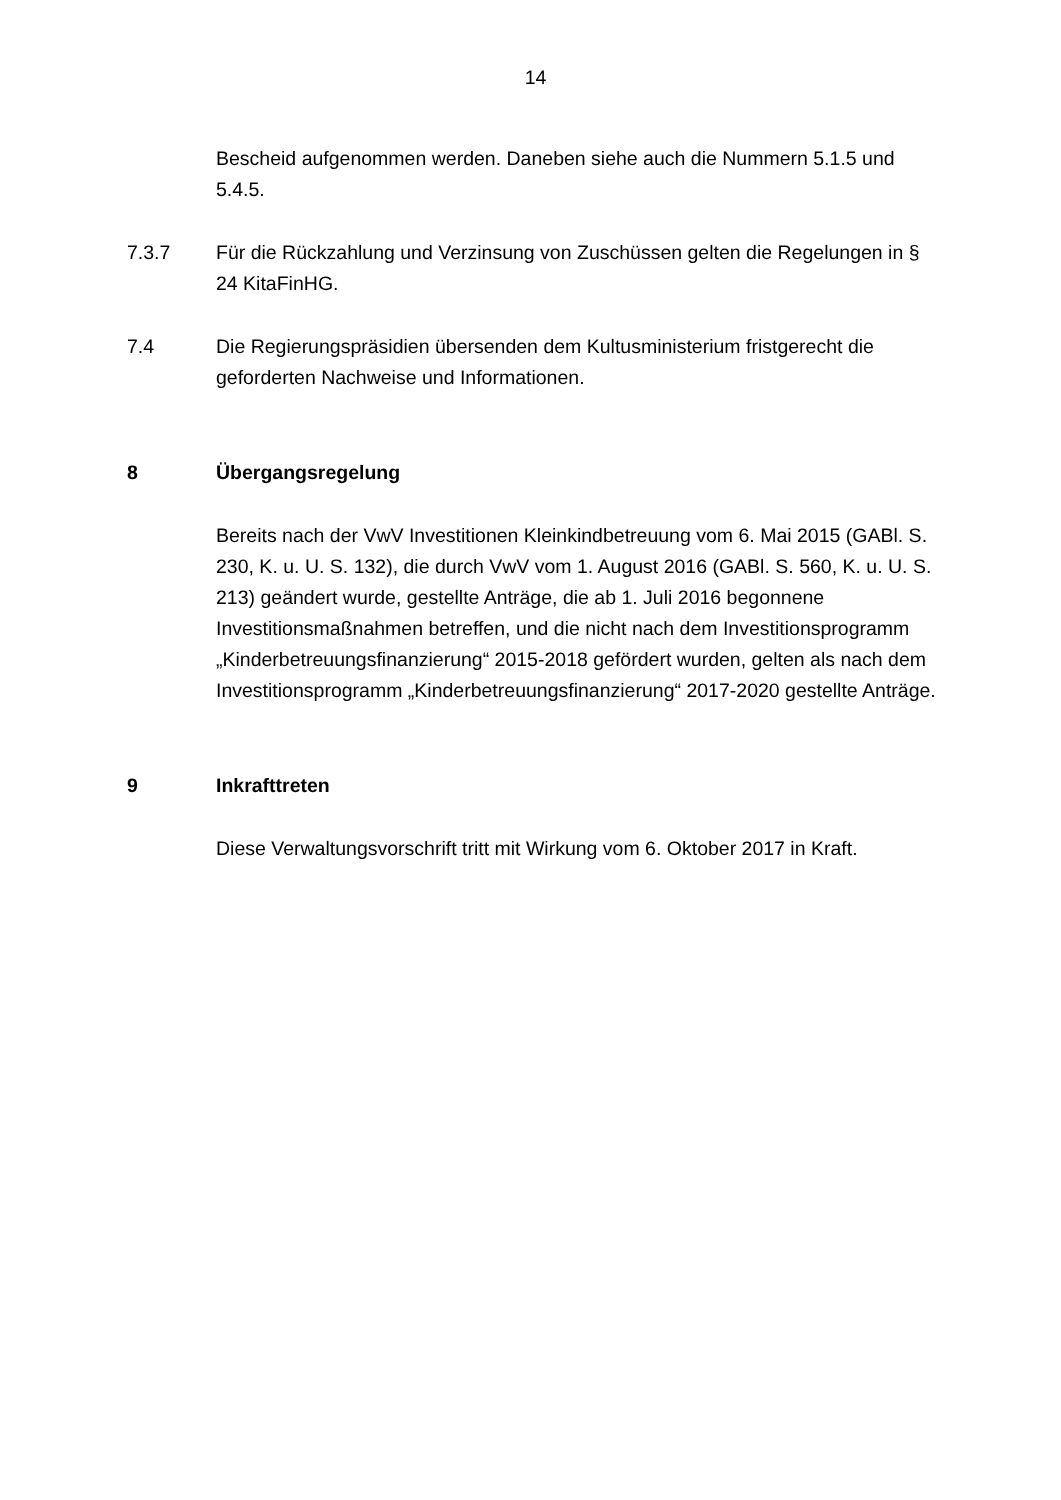14
Bescheid aufgenommen werden. Daneben siehe auch die Nummern 5.1.5 und 5.4.5.
7.3.7 Für die Rückzahlung und Verzinsung von Zuschüssen gelten die Regelungen in § 24 KitaFinHG.
7.4 Die Regierungspräsidien übersenden dem Kultusministerium fristgerecht die geforderten Nachweise und Informationen.
8 Übergangsregelung
Bereits nach der VwV Investitionen Kleinkindbetreuung vom 6. Mai 2015 (GABl. S. 230, K. u. U. S. 132), die durch VwV vom 1. August 2016 (GABl. S. 560, K. u. U. S. 213) geändert wurde, gestellte Anträge, die ab 1. Juli 2016 begonnene Investitionsmaßnahmen betreffen, und die nicht nach dem Investitionsprogramm „Kinderbetreuungsfinanzierung“ 2015-2018 gefördert wurden, gelten als nach dem Investitionsprogramm „Kinderbetreuungsfinanzierung“ 2017-2020 gestellte Anträge.
9 Inkrafttreten
Diese Verwaltungsvorschrift tritt mit Wirkung vom 6. Oktober 2017 in Kraft.